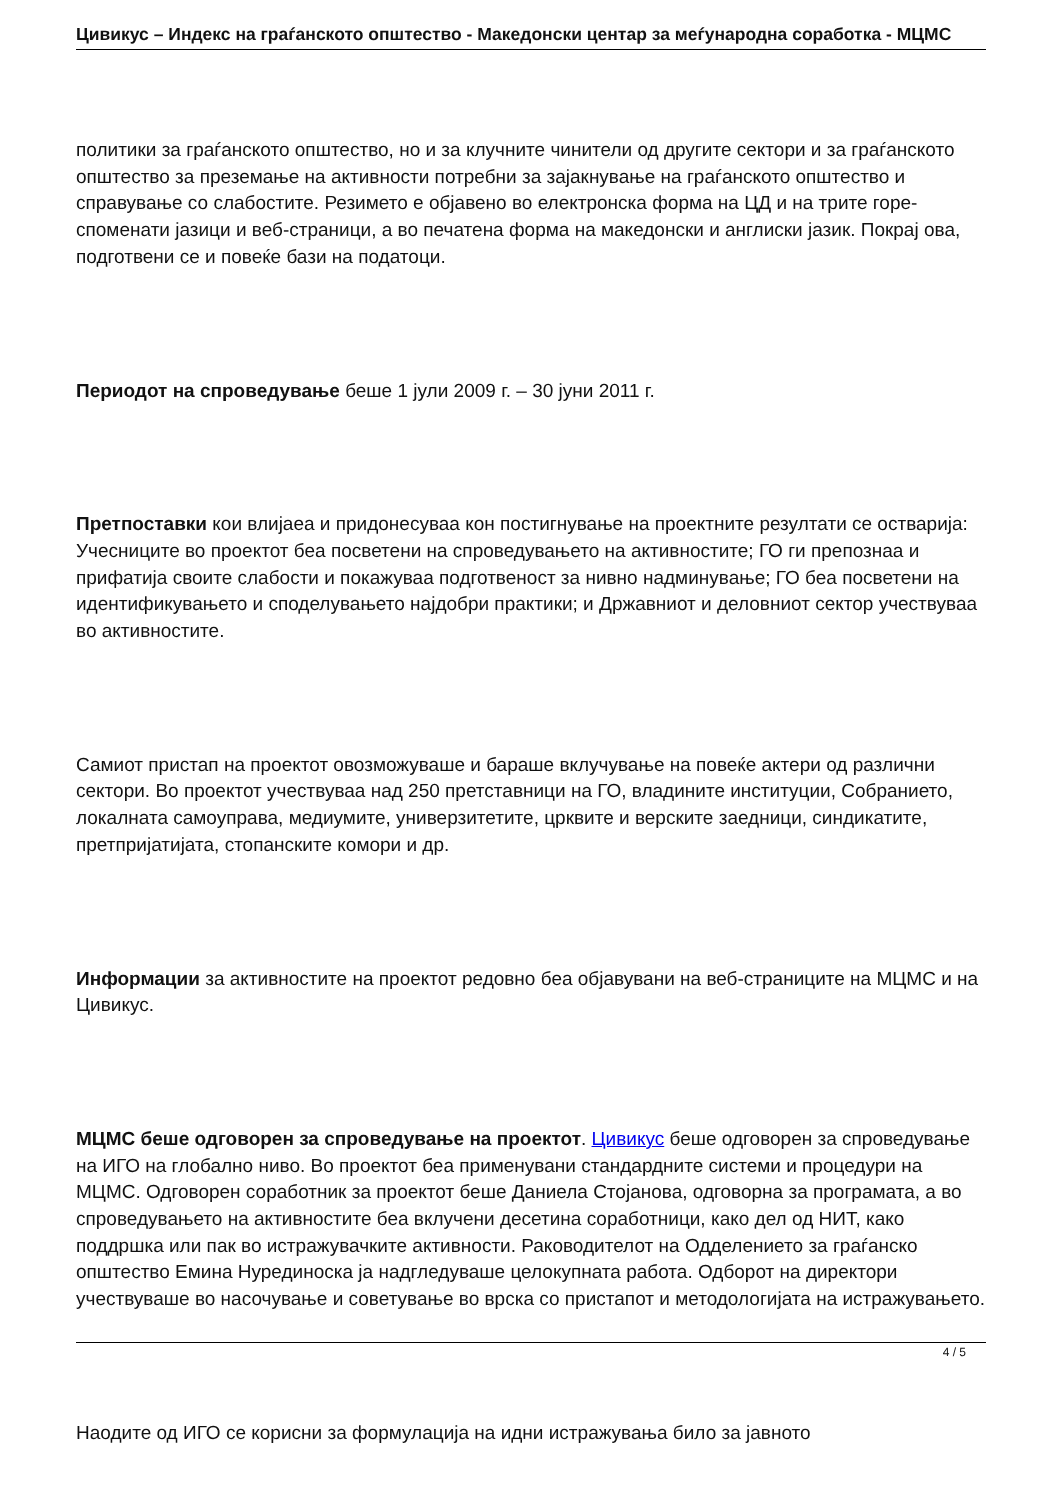Цивикус – Индекс на граѓанското општество - Македонски центар за меѓународна соработка - МЦМС
политики за граѓанското општество, но и за клучните чинители од другите сектори и за граѓанското општество за преземање на активности потребни за зајакнување на граѓанското општество и справување со слабостите. Резимето е објавено во електронска форма на ЦД и на трите горе­споменати јазици и веб-страници, а во печатена форма на македонски и англиски јазик. Покрај ова, подготвени се и повеќе бази на податоци.
Периодот на спроведување беше 1 јули 2009 г. – 30 јуни 2011 г.
Претпоставки кои влијаеа и придонесуваа кон постигнување на проектните резултати се остварија: Учесниците во проектот беа посветени на спроведувањето на активностите; ГО ги препознаа и прифатија своите слабости и покажуваа подготвеност за нивно надминување; ГО беа посветени на идентификувањето и споделувањето најдобри практики; и Државниот и деловниот сектор учествуваа во активностите.
Самиот пристап на проектот овозможуваше и бараше вклучување на повеќе актери од различни сектори. Во проектот учествуваа над 250 претставници на ГО, владините институции, Собранието, локалната самоуправа, медиумите, универзитетите, црквите и верските заедници, синдикатите, претпријатијата, стопанските комори и др.
Информации за активностите на проектот редовно беа објавувани на веб-страниците на МЦМС и на Цивикус.
МЦМС беше одговорен за спроведување на проектот. Цивикус беше одговорен за спроведување на ИГО на глобално ниво. Во проектот беа применувани стандардните системи и процедури на МЦМС. Одговорен соработник за проектот беше Даниела Стојанова, одговорна за програмата, а во спроведувањето на активностите беа вклучени десетина соработници, како дел од НИТ, како поддршка или пак во истражувачките активности. Раководителот на Одделението за граѓанско општество Емина Нурединоска ја надгледуваше целокупната работа. Одборот на директори учествуваше во насочување и советување во врска со пристапот и методологијата на истражувањето.
Наодите од ИГО се корисни за формулација на идни истражувања било за јавното
4 / 5